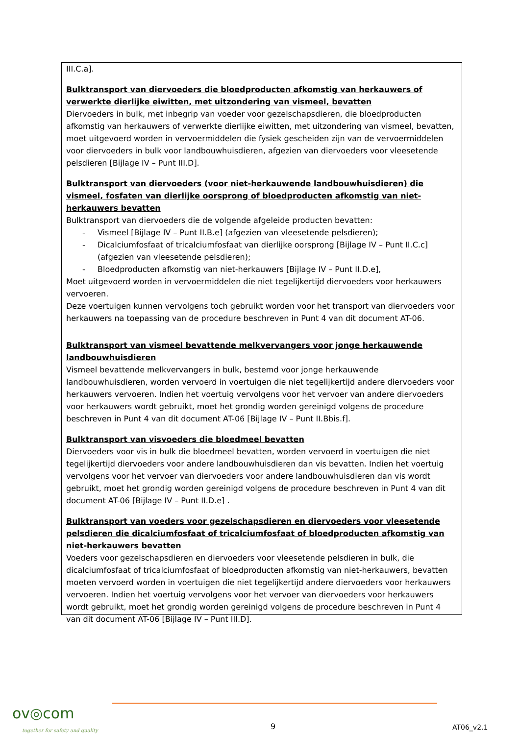III.C.a].
Bulktransport van diervoeders die bloedproducten afkomstig van herkauwers of verwerkte dierlijke eiwitten, met uitzondering van vismeel, bevatten
Diervoeders in bulk, met inbegrip van voeder voor gezelschapsdieren, die bloedproducten afkomstig van herkauwers of verwerkte dierlijke eiwitten, met uitzondering van vismeel, bevatten, moet uitgevoerd worden in vervoermiddelen die fysiek gescheiden zijn van de vervoermiddelen voor diervoeders in bulk voor landbouwhuisdieren, afgezien van diervoeders voor vleesetende pelsdieren [Bijlage IV – Punt III.D].
Bulktransport van diervoeders (voor niet-herkauwende landbouwhuisdieren) die vismeel, fosfaten van dierlijke oorsprong of bloedproducten afkomstig van niet-herkauwers bevatten
Bulktransport van diervoeders die de volgende afgeleide producten bevatten:
- Vismeel [Bijlage IV – Punt II.B.e] (afgezien van vleesetende pelsdieren);
- Dicalciumfosfaat of tricalciumfosfaat van dierlijke oorsprong [Bijlage IV – Punt II.C.c] (afgezien van vleesetende pelsdieren);
- Bloedproducten afkomstig van niet-herkauwers [Bijlage IV – Punt II.D.e],
Moet uitgevoerd worden in vervoermiddelen die niet tegelijkertijd diervoeders voor herkauwers vervoeren.
Deze voertuigen kunnen vervolgens toch gebruikt worden voor het transport van diervoeders voor herkauwers na toepassing van de procedure beschreven in Punt 4 van dit document AT-06.
Bulktransport van vismeel bevattende melkvervangers voor jonge herkauwende landbouwhuisdieren
Vismeel bevattende melkvervangers in bulk, bestemd voor jonge herkauwende landbouwhuisdieren, worden vervoerd in voertuigen die niet tegelijkertijd andere diervoeders voor herkauwers vervoeren. Indien het voertuig vervolgens voor het vervoer van andere diervoeders voor herkauwers wordt gebruikt, moet het grondig worden gereinigd volgens de procedure beschreven in Punt 4 van dit document AT-06 [Bijlage IV – Punt II.Bbis.f].
Bulktransport van visvoeders die bloedmeel bevatten
Diervoeders voor vis in bulk die bloedmeel bevatten, worden vervoerd in voertuigen die niet tegelijkertijd diervoeders voor andere landbouwhuisdieren dan vis bevatten. Indien het voertuig vervolgens voor het vervoer van diervoeders voor andere landbouwhuisdieren dan vis wordt gebruikt, moet het grondig worden gereinigd volgens de procedure beschreven in Punt 4 van dit document AT-06 [Bijlage IV – Punt II.D.e] .
Bulktransport van voeders voor gezelschapsdieren en diervoeders voor vleesetende pelsdieren die dicalciumfosfaat of tricalciumfosfaat of bloedproducten afkomstig van niet-herkauwers bevatten
Voeders voor gezelschapsdieren en diervoeders voor vleesetende pelsdieren in bulk, die dicalciumfosfaat of tricalciumfosfaat of bloedproducten afkomstig van niet-herkauwers, bevatten moeten vervoerd worden in voertuigen die niet tegelijkertijd andere diervoeders voor herkauwers vervoeren. Indien het voertuig vervolgens voor het vervoer van diervoeders voor herkauwers wordt gebruikt, moet het grondig worden gereinigd volgens de procedure beschreven in Punt 4 van dit document AT-06 [Bijlage IV – Punt III.D].
ov◎com
together for safety and quality
9 AT06_v2.1